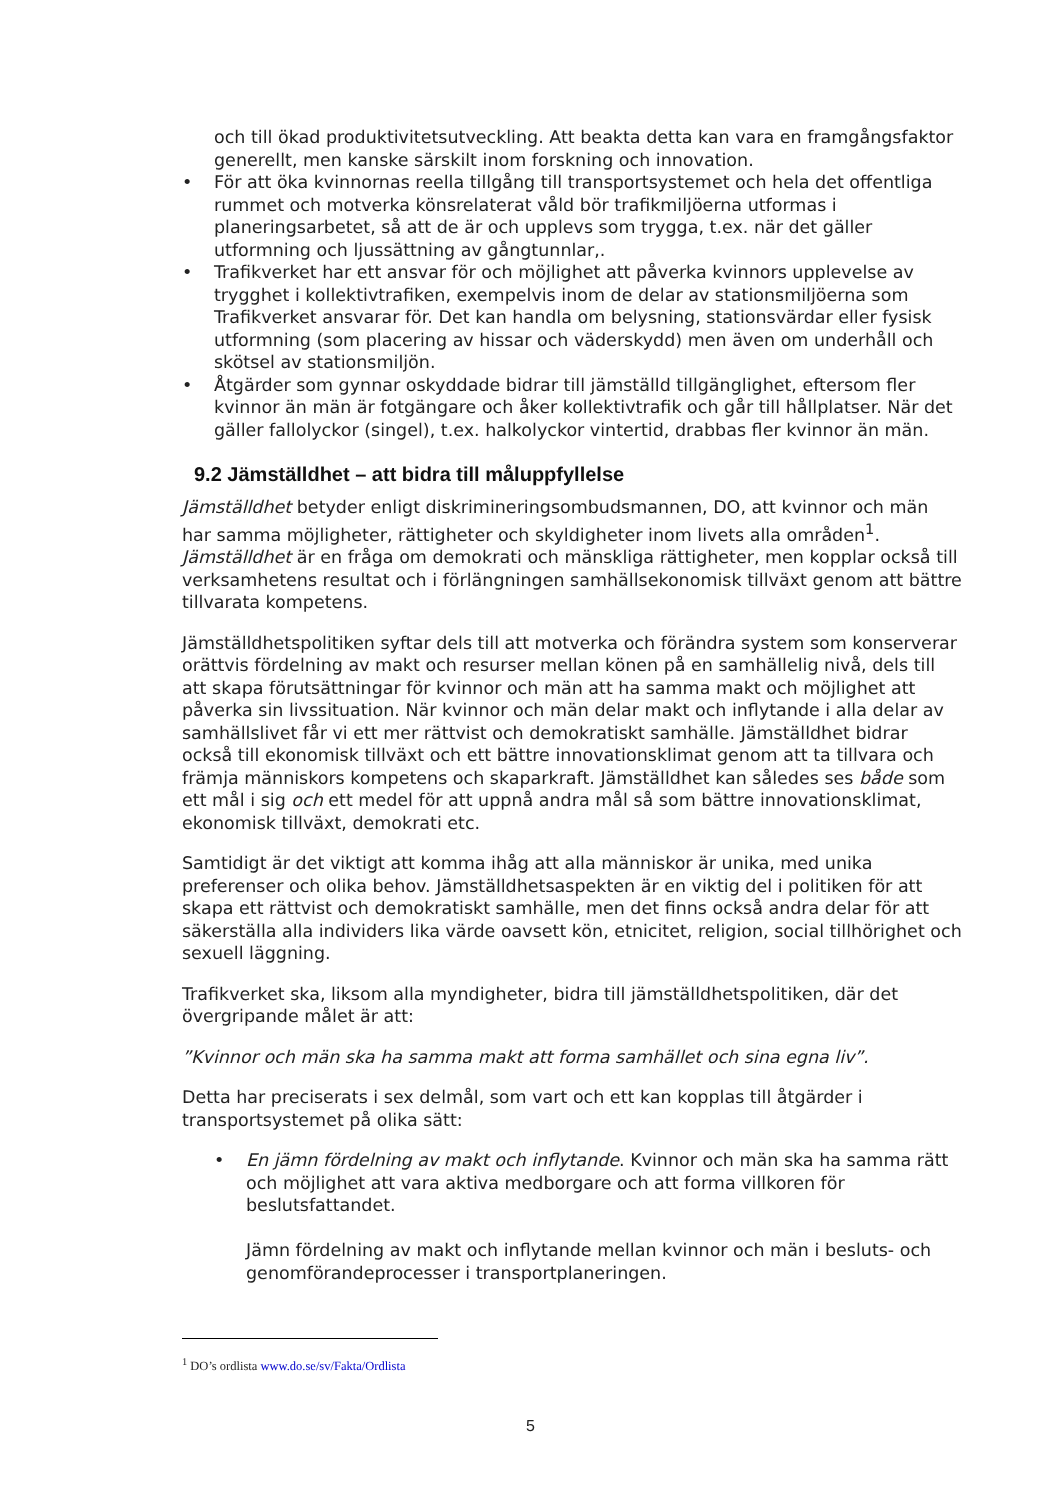och till ökad produktivitetsutveckling. Att beakta detta kan vara en framgångsfaktor generellt, men kanske särskilt inom forskning och innovation.
• För att öka kvinnornas reella tillgång till transportsystemet och hela det offentliga rummet och motverka könsrelaterat våld bör trafikmiljöerna utformas i planeringsarbetet, så att de är och upplevs som trygga, t.ex. när det gäller utformning och ljussättning av gångtunnlar,.
• Trafikverket har ett ansvar för och möjlighet att påverka kvinnors upplevelse av trygghet i kollektivtrafiken, exempelvis inom de delar av stationsmiljöerna som Trafikverket ansvarar för. Det kan handla om belysning, stationsvärdar eller fysisk utformning (som placering av hissar och väderskydd) men även om underhåll och skötsel av stationsmiljön.
• Åtgärder som gynnar oskyddade bidrar till jämställd tillgänglighet, eftersom fler kvinnor än män är fotgängare och åker kollektivtrafik och går till hållplatser. När det gäller fallolyckor (singel), t.ex. halkolyckor vintertid, drabbas fler kvinnor än män.
9.2 Jämställdhet – att bidra till måluppfyllelse
Jämställdhet betyder enligt diskrimineringsombudsmannen, DO, att kvinnor och män har samma möjligheter, rättigheter och skyldigheter inom livets alla områden<sup>1</sup>. Jämställdhet är en fråga om demokrati och mänskliga rättigheter, men kopplar också till verksamhetens resultat och i förlängningen samhällsekonomisk tillväxt genom att bättre tillvarata kompetens.
Jämställdhetspolitiken syftar dels till att motverka och förändra system som konserverar orättvis fördelning av makt och resurser mellan könen på en samhällelig nivå, dels till att skapa förutsättningar för kvinnor och män att ha samma makt och möjlighet att påverka sin livssituation. När kvinnor och män delar makt och inflytande i alla delar av samhällslivet får vi ett mer rättvist och demokratiskt samhälle. Jämställdhet bidrar också till ekonomisk tillväxt och ett bättre innovationsklimat genom att ta tillvara och främja människors kompetens och skaparkraft. Jämställdhet kan således ses både som ett mål i sig och ett medel för att uppnå andra mål så som bättre innovationsklimat, ekonomisk tillväxt, demokrati etc.
Samtidigt är det viktigt att komma ihåg att alla människor är unika, med unika preferenser och olika behov. Jämställdhetsaspekten är en viktig del i politiken för att skapa ett rättvist och demokratiskt samhälle, men det finns också andra delar för att säkerställa alla individers lika värde oavsett kön, etnicitet, religion, social tillhörighet och sexuell läggning.
Trafikverket ska, liksom alla myndigheter, bidra till jämställdhetspolitiken, där det övergripande målet är att:
”Kvinnor och män ska ha samma makt att forma samhället och sina egna liv”.
Detta har preciserats i sex delmål, som vart och ett kan kopplas till åtgärder i transportsystemet på olika sätt:
• En jämn fördelning av makt och inflytande. Kvinnor och män ska ha samma rätt och möjlighet att vara aktiva medborgare och att forma villkoren för beslutsfattandet.
Jämn fördelning av makt och inflytande mellan kvinnor och män i besluts- och genomförandeprocesser i transportplaneringen.
<sup>1</sup> DO’s ordlista www.do.se/sv/Fakta/Ordlista
5